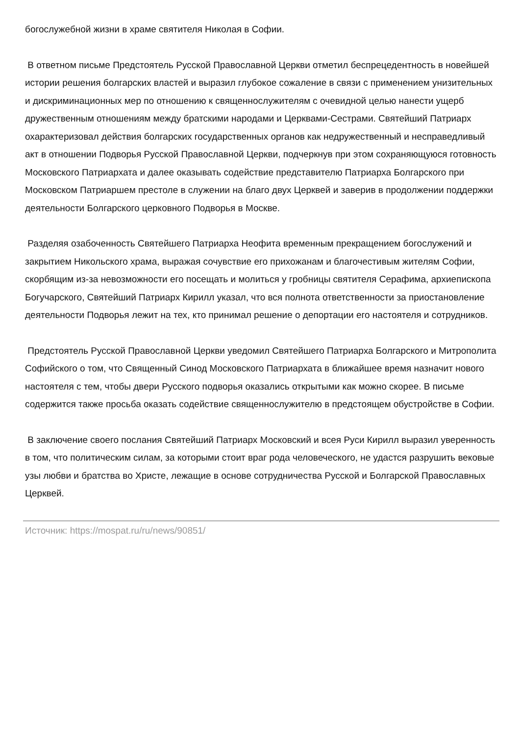богослужебной жизни в храме святителя Николая в Софии.
В ответном письме Предстоятель Русской Православной Церкви отметил беспрецедентность в новейшей истории решения болгарских властей и выразил глубокое сожаление в связи с применением унизительных и дискриминационных мер по отношению к священнослужителям с очевидной целью нанести ущерб дружественным отношениям между братскими народами и Церквами-Сестрами. Святейший Патриарх охарактеризовал действия болгарских государственных органов как недружественный и несправедливый акт в отношении Подворья Русской Православной Церкви, подчеркнув при этом сохраняющуюся готовность Московского Патриархата и далее оказывать содействие представителю Патриарха Болгарского при Московском Патриаршем престоле в служении на благо двух Церквей и заверив в продолжении поддержки деятельности Болгарского церковного Подворья в Москве.
Разделяя озабоченность Святейшего Патриарха Неофита временным прекращением богослужений и закрытием Никольского храма, выражая сочувствие его прихожанам и благочестивым жителям Софии, скорбящим из-за невозможности его посещать и молиться у гробницы святителя Серафима, архиепископа Богучарского, Святейший Патриарх Кирилл указал, что вся полнота ответственности за приостановление деятельности Подворья лежит на тех, кто принимал решение о депортации его настоятеля и сотрудников.
Предстоятель Русской Православной Церкви уведомил Святейшего Патриарха Болгарского и Митрополита Софийского о том, что Священный Синод Московского Патриархата в ближайшее время назначит нового настоятеля с тем, чтобы двери Русского подворья оказались открытыми как можно скорее. В письме содержится также просьба оказать содействие священнослужителю в предстоящем обустройстве в Софии.
В заключение своего послания Святейший Патриарх Московский и всея Руси Кирилл выразил уверенность в том, что политическим силам, за которыми стоит враг рода человеческого, не удастся разрушить вековые узы любви и братства во Христе, лежащие в основе сотрудничества Русской и Болгарской Православных Церквей.
Источник: https://mospat.ru/ru/news/90851/